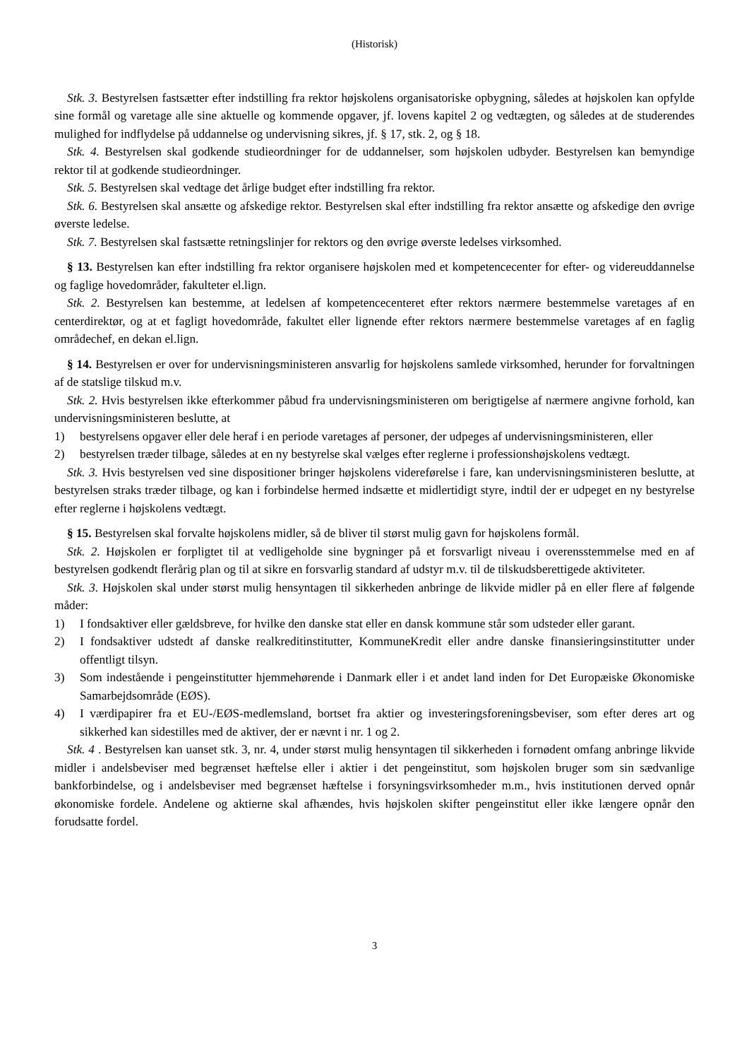(Historisk)
Stk. 3. Bestyrelsen fastsætter efter indstilling fra rektor højskolens organisatoriske opbygning, således at højskolen kan opfylde sine formål og varetage alle sine aktuelle og kommende opgaver, jf. lovens kapitel 2 og vedtægten, og således at de studerendes mulighed for indflydelse på uddannelse og undervisning sikres, jf. § 17, stk. 2, og § 18.
Stk. 4. Bestyrelsen skal godkende studieordninger for de uddannelser, som højskolen udbyder. Bestyrelsen kan bemyndige rektor til at godkende studieordninger.
Stk. 5. Bestyrelsen skal vedtage det årlige budget efter indstilling fra rektor.
Stk. 6. Bestyrelsen skal ansætte og afskedige rektor. Bestyrelsen skal efter indstilling fra rektor ansætte og afskedige den øvrige øverste ledelse.
Stk. 7. Bestyrelsen skal fastsætte retningslinjer for rektors og den øvrige øverste ledelses virksomhed.
§ 13. Bestyrelsen kan efter indstilling fra rektor organisere højskolen med et kompetencecenter for efter- og videreuddannelse og faglige hovedområder, fakulteter el.lign.
Stk. 2. Bestyrelsen kan bestemme, at ledelsen af kompetencecenteret efter rektors nærmere bestemmelse varetages af en centerdirektør, og at et fagligt hovedområde, fakultet eller lignende efter rektors nærmere bestemmelse varetages af en faglig områdechef, en dekan el.lign.
§ 14. Bestyrelsen er over for undervisningsministeren ansvarlig for højskolens samlede virksomhed, herunder for forvaltningen af de statslige tilskud m.v.
Stk. 2. Hvis bestyrelsen ikke efterkommer påbud fra undervisningsministeren om berigtigelse af nærmere angivne forhold, kan undervisningsministeren beslutte, at
1) bestyrelsens opgaver eller dele heraf i en periode varetages af personer, der udpeges af undervisningsministeren, eller
2) bestyrelsen træder tilbage, således at en ny bestyrelse skal vælges efter reglerne i professionshøjskolens vedtægt.
Stk. 3. Hvis bestyrelsen ved sine dispositioner bringer højskolens videreførelse i fare, kan undervisningsministeren beslutte, at bestyrelsen straks træder tilbage, og kan i forbindelse hermed indsætte et midlertidigt styre, indtil der er udpeget en ny bestyrelse efter reglerne i højskolens vedtægt.
§ 15. Bestyrelsen skal forvalte højskolens midler, så de bliver til størst mulig gavn for højskolens formål.
Stk. 2. Højskolen er forpligtet til at vedligeholde sine bygninger på et forsvarligt niveau i overensstemmelse med en af bestyrelsen godkendt flerårig plan og til at sikre en forsvarlig standard af udstyr m.v. til de tilskudsberettigede aktiviteter.
Stk. 3. Højskolen skal under størst mulig hensyntagen til sikkerheden anbringe de likvide midler på en eller flere af følgende måder:
1) I fondsaktiver eller gældsbreve, for hvilke den danske stat eller en dansk kommune står som udsteder eller garant.
2) I fondsaktiver udstedt af danske realkreditinstitutter, KommuneKredit eller andre danske finansieringsinstitutter under offentligt tilsyn.
3) Som indestående i pengeinstitutter hjemmehørende i Danmark eller i et andet land inden for Det Europæiske Økonomiske Samarbejdsområde (EØS).
4) I værdipapirer fra et EU-/EØS-medlemsland, bortset fra aktier og investeringsforeningsbeviser, som efter deres art og sikkerhed kan sidestilles med de aktiver, der er nævnt i nr. 1 og 2.
Stk. 4 . Bestyrelsen kan uanset stk. 3, nr. 4, under størst mulig hensyntagen til sikkerheden i fornødent omfang anbringe likvide midler i andelsbeviser med begrænset hæftelse eller i aktier i det pengeinstitut, som højskolen bruger som sin sædvanlige bankforbindelse, og i andelsbeviser med begrænset hæftelse i forsyningsvirksomheder m.m., hvis institutionen derved opnår økonomiske fordele. Andelene og aktierne skal afhændes, hvis højskolen skifter pengeinstitut eller ikke længere opnår den forudsatte fordel.
3